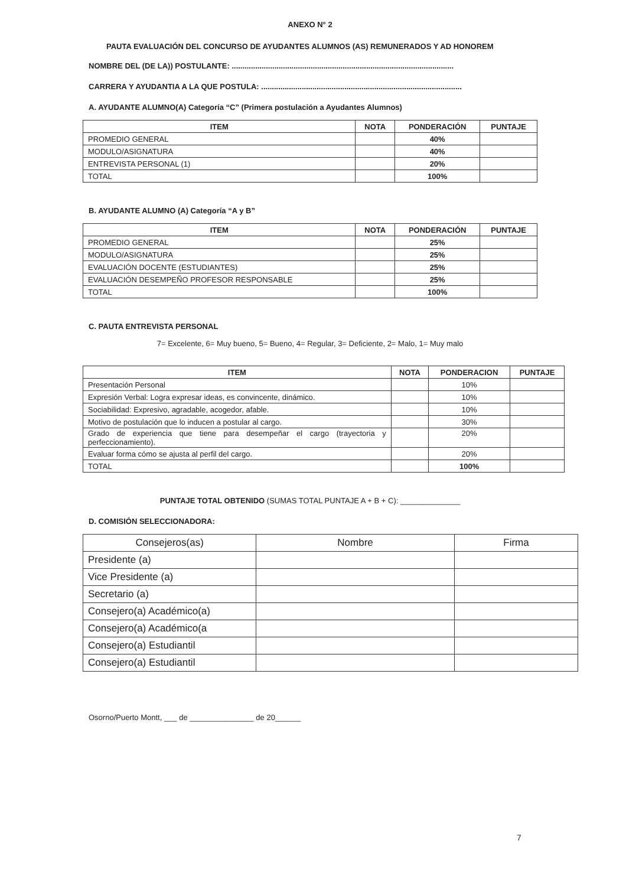ANEXO N° 2
PAUTA EVALUACIÓN DEL CONCURSO DE AYUDANTES ALUMNOS (AS) REMUNERADOS Y AD HONOREM
NOMBRE DEL (DE LA)) POSTULANTE: ........................................................................................................
CARRERA Y AYUDANTIA A LA QUE POSTULA: ..............................................................................................
A. AYUDANTE ALUMNO(A) Categoría “C” (Primera postulación a Ayudantes Alumnos)
| ITEM | NOTA | PONDERACIÓN | PUNTAJE |
| --- | --- | --- | --- |
| PROMEDIO GENERAL | | 40% | |
| MODULO/ASIGNATURA | | 40% | |
| ENTREVISTA PERSONAL (1) | | 20% | |
| TOTAL | | 100% | |
B. AYUDANTE ALUMNO (A) Categoría “A y B”
| ITEM | NOTA | PONDERACIÓN | PUNTAJE |
| --- | --- | --- | --- |
| PROMEDIO GENERAL | | 25% | |
| MODULO/ASIGNATURA | | 25% | |
| EVALUACIÓN DOCENTE (ESTUDIANTES) | | 25% | |
| EVALUACIÓN DESEMPEÑO PROFESOR RESPONSABLE | | 25% | |
| TOTAL | | 100% | |
C. PAUTA ENTREVISTA PERSONAL
7= Excelente, 6= Muy bueno, 5= Bueno, 4= Regular, 3= Deficiente, 2= Malo, 1= Muy malo
| ITEM | NOTA | PONDERACION | PUNTAJE |
| --- | --- | --- | --- |
| Presentación Personal | | 10% | |
| Expresión Verbal: Logra expresar ideas, es convincente, dinámico. | | 10% | |
| Sociabilidad: Expresivo, agradable, acogedor, afable. | | 10% | |
| Motivo de postulación que lo inducen a postular al cargo. | | 30% | |
| Grado de experiencia que tiene para desempeñar el cargo (trayectoria y perfeccionamiento). | | 20% | |
| Evaluar forma cómo se ajusta al perfil del cargo. | | 20% | |
| TOTAL | | 100% | |
PUNTAJE TOTAL OBTENIDO (SUMAS TOTAL PUNTAJE A + B + C): ______________
D. COMISIÓN SELECCIONADORA:
| Consejeros(as) | Nombre | Firma |
| --- | --- | --- |
| Presidente (a) | | |
| Vice Presidente (a) | | |
| Secretario (a) | | |
| Consejero(a) Académico(a) | | |
| Consejero(a) Académico(a | | |
| Consejero(a) Estudiantil | | |
| Consejero(a) Estudiantil | | |
Osorno/Puerto Montt, ___ de _______________ de 20______
7